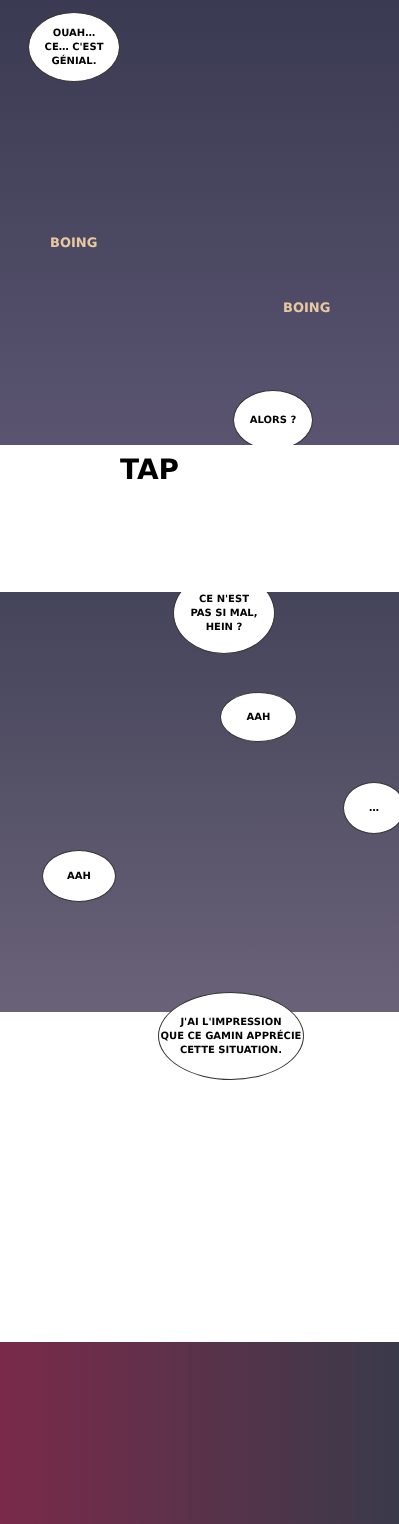OUAH…
CE… C'EST
GÉNIAL.
BOING
BOING
ALORS ?
TAP
CE N'EST
PAS SI MAL,
HEIN ?
AAH
…
AAH
J'AI L'IMPRESSION
QUE CE GAMIN APPRÉCIE
CETTE SITUATION.